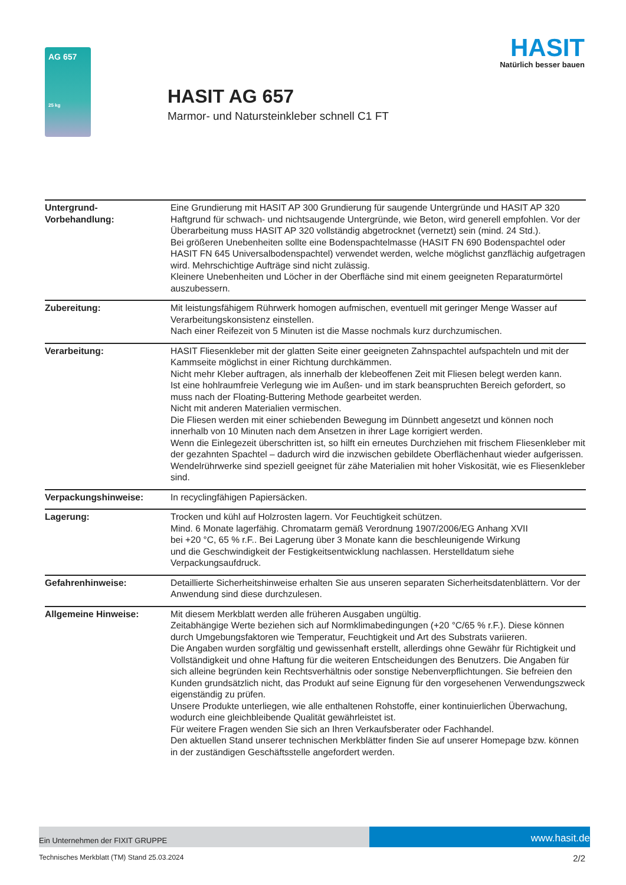AG 657
25 kg
HASIT AG 657
Marmor- und Natursteinkleber schnell C1 FT
HASIT
Natürlich besser bauen
| Untergrund- Vorbehandlung: | Eine Grundierung mit HASIT AP 300 Grundierung für saugende Untergründe und HASIT AP 320 Haftgrund für schwach- und nichtsaugende Untergründe, wie Beton, wird generell empfohlen. Vor der Überarbeitung muss HASIT AP 320 vollständig abgetrocknet (vernetzt) sein (mind. 24 Std.). Bei größeren Unebenheiten sollte eine Bodenspachtelmasse (HASIT FN 690 Bodenspachtel oder HASIT FN 645 Universalbodenspachtel) verwendet werden, welche möglichst ganzflächig aufgetragen wird. Mehrschichtige Aufträge sind nicht zulässig. Kleinere Unebenheiten und Löcher in der Oberfläche sind mit einem geeigneten Reparaturmörtel auszubessern. |
| Zubereitung: | Mit leistungsfähigem Rührwerk homogen aufmischen, eventuell mit geringer Menge Wasser auf Verarbeitungskonsistenz einstellen. Nach einer Reifezeit von 5 Minuten ist die Masse nochmals kurz durchzumischen. |
| Verarbeitung: | HASIT Fliesenkleber mit der glatten Seite einer geeigneten Zahnspachtel aufspachteln und mit der Kammseite möglichst in einer Richtung durchkämmen. Nicht mehr Kleber auftragen, als innerhalb der klebeoffenen Zeit mit Fliesen belegt werden kann. Ist eine hohlraumfreie Verlegung wie im Außen- und im stark beanspruchten Bereich gefordert, so muss nach der Floating-Buttering Methode gearbeitet werden. Nicht mit anderen Materialien vermischen. Die Fliesen werden mit einer schiebenden Bewegung im Dünnbett angesetzt und können noch innerhalb von 10 Minuten nach dem Ansetzen in ihrer Lage korrigiert werden. Wenn die Einlegezeit überschritten ist, so hilft ein erneutes Durchziehen mit frischem Fliesenkleber mit der gezahnten Spachtel – dadurch wird die inzwischen gebildete Oberflächenhaut wieder aufgerissen. Wendelrührwerke sind speziell geeignet für zähe Materialien mit hoher Viskosität, wie es Fliesenkleber sind. |
| Verpackungshinweise: | In recyclingfähigen Papiersäcken. |
| Lagerung: | Trocken und kühl auf Holzrosten lagern. Vor Feuchtigkeit schützen. Mind. 6 Monate lagerfähig. Chromatarm gemäß Verordnung 1907/2006/EG Anhang XVII bei +20 °C, 65 % r.F.. Bei Lagerung über 3 Monate kann die beschleunigende Wirkung und die Geschwindigkeit der Festigkeitsentwicklung nachlassen. Herstelldatum siehe Verpackungsaufdruck. |
| Gefahrenhinweise: | Detaillierte Sicherheitshinweise erhalten Sie aus unseren separaten Sicherheitsdatenblättern. Vor der Anwendung sind diese durchzulesen. |
| Allgemeine Hinweise: | Mit diesem Merkblatt werden alle früheren Ausgaben ungültig. Zeitabhängige Werte beziehen sich auf Normklimabedingungen (+20 °C/65 % r.F.). Diese können durch Umgebungsfaktoren wie Temperatur, Feuchtigkeit und Art des Substrats variieren. Die Angaben wurden sorgfältig und gewissenhaft erstellt, allerdings ohne Gewähr für Richtigkeit und Vollständigkeit und ohne Haftung für die weiteren Entscheidungen des Benutzers. Die Angaben für sich alleine begründen kein Rechtsverhältnis oder sonstige Nebenverpflichtungen. Sie befreien den Kunden grundsätzlich nicht, das Produkt auf seine Eignung für den vorgesehenen Verwendungszweck eigenständig zu prüfen. Unsere Produkte unterliegen, wie alle enthaltenen Rohstoffe, einer kontinuierlichen Überwachung, wodurch eine gleichbleibende Qualität gewährleistet ist. Für weitere Fragen wenden Sie sich an Ihren Verkaufsberater oder Fachhandel. Den aktuellen Stand unserer technischen Merkblätter finden Sie auf unserer Homepage bzw. können in der zuständigen Geschäftsstelle angefordert werden. |
Ein Unternehmen der FIXIT GRUPPE
www.hasit.de
Technisches Merkblatt (TM) Stand 25.03.2024 2/2